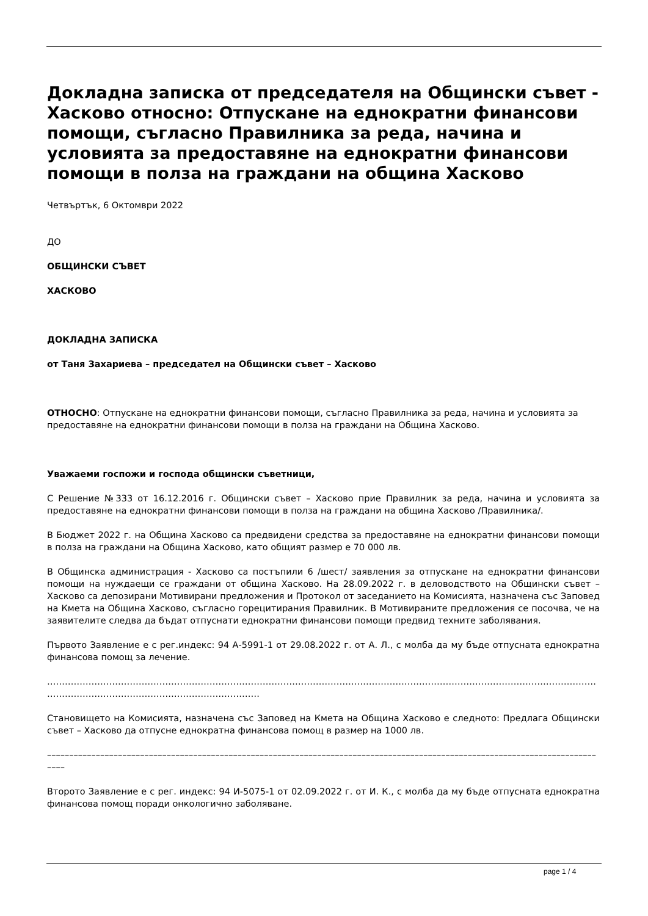Докладна записка от председателя на Общински съвет - Хасково относно: Отпускане на еднократни финансови помощи, съгласно Правилника за реда, начина и условията за предоставяне на еднократни финансови помощи в полза на граждани на община Хасково
Четвъртък, 6 Октомври 2022
ДО
ОБЩИНСКИ СЪВЕТ
ХАСКОВО
ДОКЛАДНА ЗАПИСКА
от Таня Захариева – председател на Общински съвет – Хасково
ОТНОСНО: Отпускане на еднократни финансови помощи, съгласно Правилника за реда, начина и условията за предоставяне на еднократни финансови помощи в полза на граждани на Община Хасково.
Уважаеми госпожи и господа общински съветници,
С Решение №333 от 16.12.2016 г. Общински съвет – Хасково прие Правилник за реда, начина и условията за предоставяне на еднократни финансови помощи в полза на граждани на община Хасково /Правилника/.
В Бюджет 2022 г. на Община Хасково са предвидени средства за предоставяне на еднократни финансови помощи в полза на граждани на Община Хасково, като общият размер е 70 000 лв.
В Общинска администрация - Хасково са постъпили 6 /шест/ заявления за отпускане на еднократни финансови помощи на нуждаещи се граждани от община Хасково. На 28.09.2022 г. в деловодството на Общински съвет – Хасково са депозирани Мотивирани предложения и Протокол от заседанието на Комисията, назначена със Заповед на Кмета на Община Хасково, съгласно горецитирания Правилник. В Мотивираните предложения се посочва, че на заявителите следва да бъдат отпуснати еднократни финансови помощи предвид техните заболявания.
Първото Заявление е с рег.индекс: 94 А-5991-1 от 29.08.2022 г. от А. Л., с молба да му бъде отпусната еднократна финансова помощ за лечение.
……………………………………………………………………………………………………………………………………………………………………………………………………………………………………
Становището на Комисията, назначена със Заповед на Кмета на Община Хасково е следното: Предлага Общински съвет – Хасково да отпусне еднократна финансова помощ в размер на 1000 лв.
––––––––––––––––––––––––––––––––––––––––––––––––––––––––––––––––––––––––––––––––––––––––––––––––––––––––––––––––––––––––––––––––
Второто Заявление е с рег. индекс: 94 И-5075-1 от 02.09.2022 г. от И. К., с молба да му бъде отпусната еднократна финансова помощ поради онкологично заболяване.
page 1 / 4